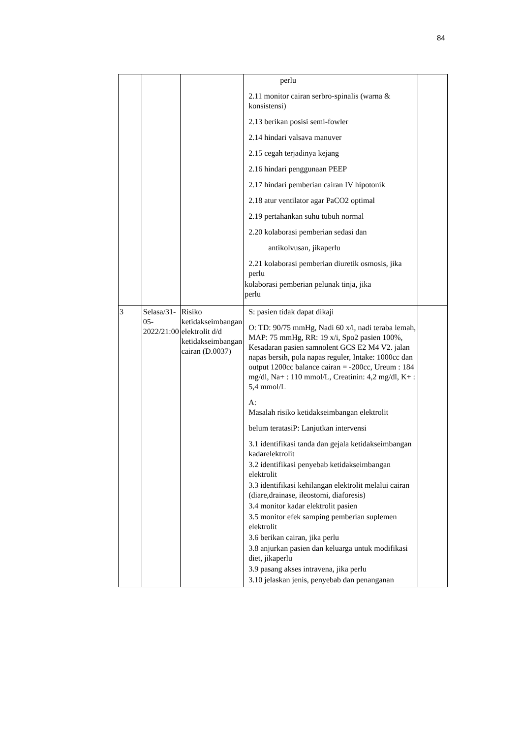84
| | | | perlu 2.11 monitor cairan serbro-spinalis (warna & konsistensi) 2.13 berikan posisi semi-fowler 2.14 hindari valsava manuver 2.15 cegah terjadinya kejang 2.16 hindari penggunaan PEEP 2.17 hindari pemberian cairan IV hipotonik 2.18 atur ventilator agar PaCO2 optimal 2.19 pertahankan suhu tubuh normal 2.20 kolaborasi pemberian sedasi dan antikolvusan, jikaperlu 2.21 kolaborasi pemberian diuretik osmosis, jika perlu kolaborasi pemberian pelunak tinja, jika perlu | |
| 3 | Selasa/31-05-2022/21:00 | Risiko ketidakseimbangan elektrolit d/d ketidakseimbangan cairan (D.0037) | S: pasien tidak dapat dikaji O: TD: 90/75 mmHg, Nadi 60 x/i, nadi teraba lemah, MAP: 75 mmHg, RR: 19 x/i, Spo2 pasien 100%, Kesadaran pasien samnolent GCS E2 M4 V2. jalan napas bersih, pola napas reguler, Intake: 1000cc dan output 1200cc balance cairan = -200cc, Ureum : 184 mg/dl, Na+ : 110 mmol/L, Creatinin: 4,2 mg/dl, K+ : 5,4 mmol/L A: Masalah risiko ketidakseimbangan elektrolit belum teratasiP: Lanjutkan intervensi 3.1 identifikasi tanda dan gejala ketidakseimbangan kadarelektrolit 3.2 identifikasi penyebab ketidakseimbangan elektrolit 3.3 identifikasi kehilangan elektrolit melalui cairan (diare,drainase, ileostomi, diaforesis) 3.4 monitor kadar elektrolit pasien 3.5 monitor efek samping pemberian suplemen elektrolit 3.6 berikan cairan, jika perlu 3.8 anjurkan pasien dan keluarga untuk modifikasi diet, jikaperlu 3.9 pasang akses intravena, jika perlu 3.10 jelaskan jenis, penyebab dan penanganan | |